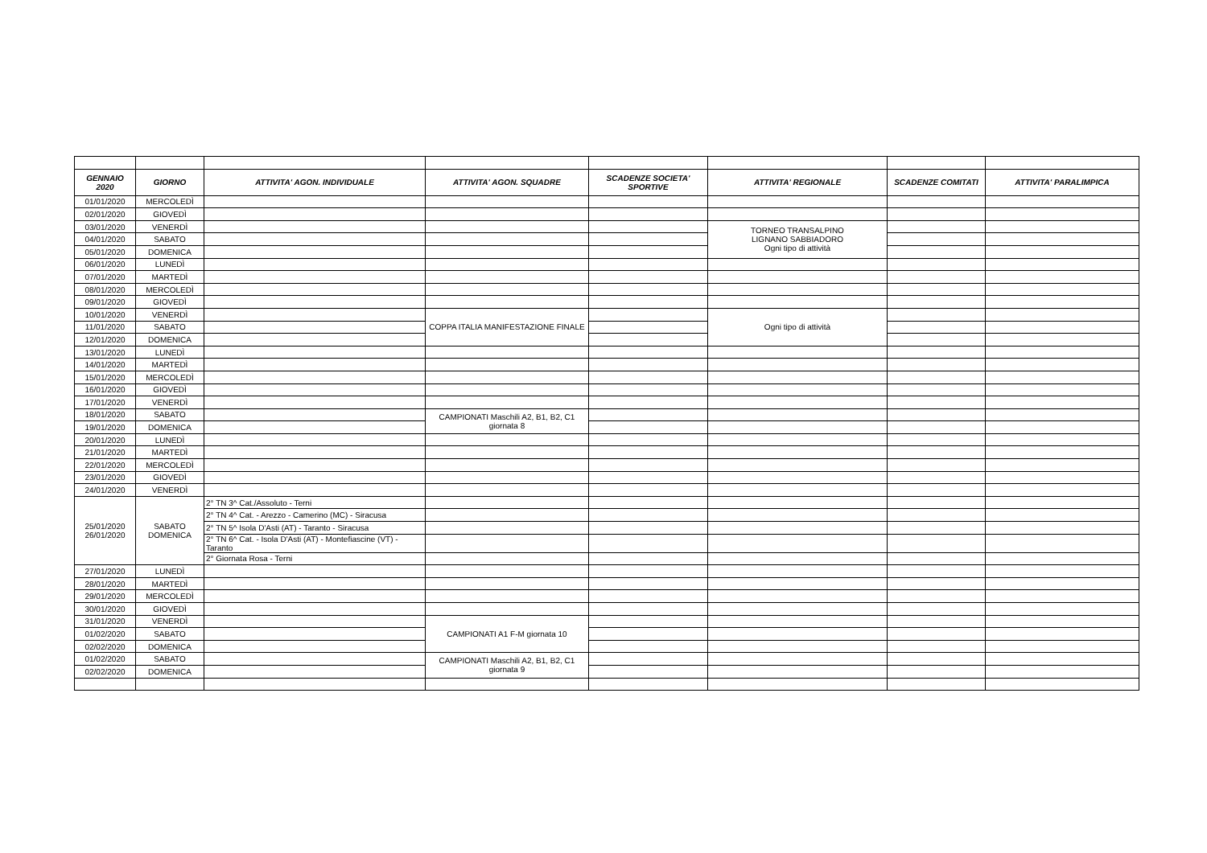| GENNAIO 2020 | GIORNO | ATTIVITA' AGON. INDIVIDUALE | ATTIVITA' AGON. SQUADRE | SCADENZE SOCIETA' SPORTIVE | ATTIVITA' REGIONALE | SCADENZE COMITATI | ATTIVITA' PARALIMPICA |
| --- | --- | --- | --- | --- | --- | --- | --- |
| 01/01/2020 | MERCOLEDÌ | | | | | | |
| 02/01/2020 | GIOVEDÌ | | | | | | |
| 03/01/2020 | VENERDÌ | | | | TORNEO TRANSALPINO LIGNANO SABBIADORO Ogni tipo di attività | | |
| 04/01/2020 | SABATO | | | | | | |
| 05/01/2020 | DOMENICA | | | | | | |
| 06/01/2020 | LUNEDÌ | | | | | | |
| 07/01/2020 | MARTEDÌ | | | | | | |
| 08/01/2020 | MERCOLEDÌ | | | | | | |
| 09/01/2020 | GIOVEDÌ | | | | | | |
| 10/01/2020 | VENERDÌ | | COPPA ITALIA MANIFESTAZIONE FINALE | | Ogni tipo di attività | | |
| 11/01/2020 | SABATO | | | | | | |
| 12/01/2020 | DOMENICA | | | | | | |
| 13/01/2020 | LUNEDÌ | | | | | | |
| 14/01/2020 | MARTEDÌ | | | | | | |
| 15/01/2020 | MERCOLEDÌ | | | | | | |
| 16/01/2020 | GIOVEDÌ | | | | | | |
| 17/01/2020 | VENERDÌ | | | | | | |
| 18/01/2020 | SABATO | | CAMPIONATI Maschili A2, B1, B2, C1 giornata 8 | | | | |
| 19/01/2020 | DOMENICA | | | | | | |
| 20/01/2020 | LUNEDÌ | | | | | | |
| 21/01/2020 | MARTEDÌ | | | | | | |
| 22/01/2020 | MERCOLEDÌ | | | | | | |
| 23/01/2020 | GIOVEDÌ | | | | | | |
| 24/01/2020 | VENERDÌ | | | | | | |
| 25/01/2020 26/01/2020 | SABATO DOMENICA | 2° TN 3^ Cat./Assoluto - Terni | | | | | |
| | | 2° TN 4^ Cat. - Arezzo - Camerino (MC) - Siracusa | | | | | |
| | | 2° TN 5^ Isola D'Asti (AT) - Taranto - Siracusa | | | | | |
| | | 2° TN 6^ Cat. - Isola D'Asti (AT) - Montefiascine (VT) - Taranto | | | | | |
| | | 2° Giornata Rosa - Terni | | | | | |
| 27/01/2020 | LUNEDÌ | | | | | | |
| 28/01/2020 | MARTEDÌ | | | | | | |
| 29/01/2020 | MERCOLEDÌ | | | | | | |
| 30/01/2020 | GIOVEDÌ | | | | | | |
| 31/01/2020 | VENERDÌ | | CAMPIONATI A1 F-M giornata 10 | | | | |
| 01/02/2020 | SABATO | | | | | | |
| 02/02/2020 | DOMENICA | | | | | | |
| 01/02/2020 | SABATO | | CAMPIONATI Maschili A2, B1, B2, C1 giornata 9 | | | | |
| 02/02/2020 | DOMENICA | | | | | | |